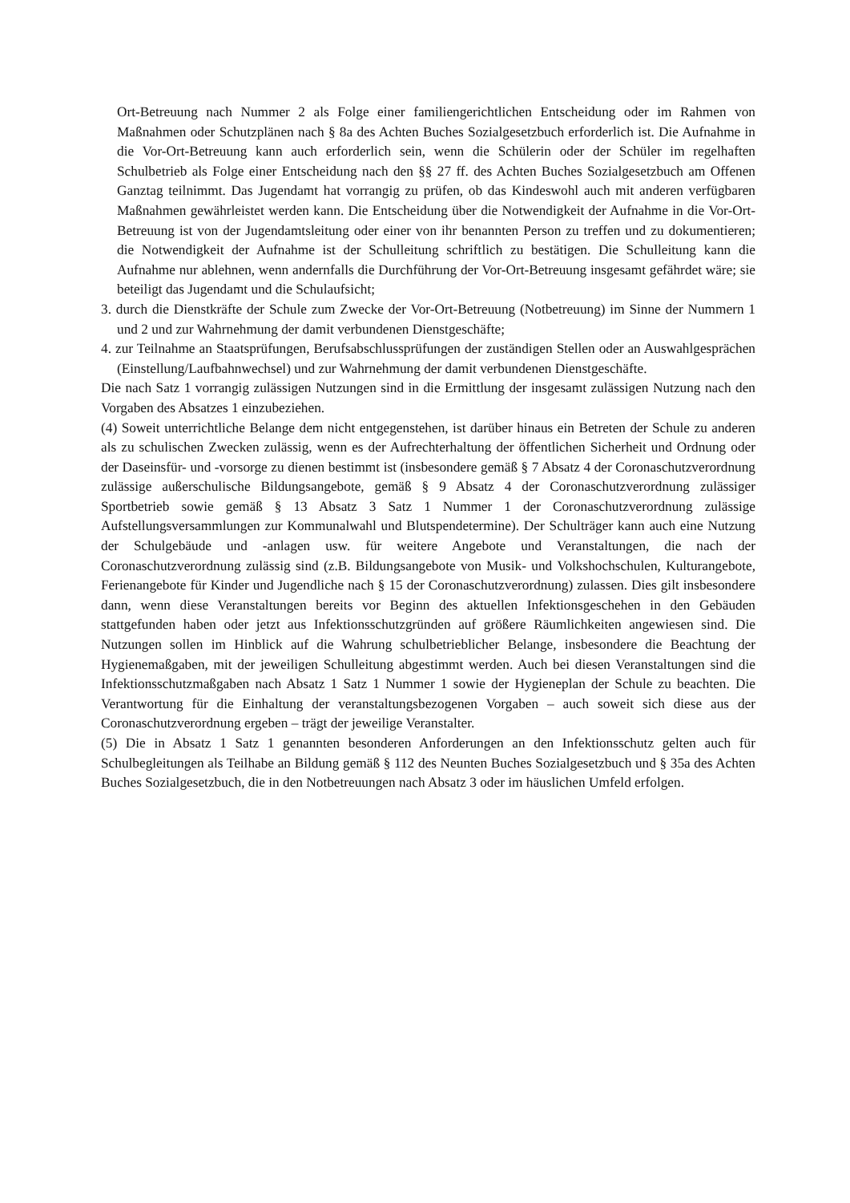Ort-Betreuung nach Nummer 2 als Folge einer familiengerichtlichen Entscheidung oder im Rahmen von Maßnahmen oder Schutzplänen nach § 8a des Achten Buches Sozialgesetzbuch erforderlich ist. Die Aufnahme in die Vor-Ort-Betreuung kann auch erforderlich sein, wenn die Schülerin oder der Schüler im regelhaften Schulbetrieb als Folge einer Entscheidung nach den §§ 27 ff. des Achten Buches Sozialgesetzbuch am Offenen Ganztag teilnimmt. Das Jugendamt hat vorrangig zu prüfen, ob das Kindeswohl auch mit anderen verfügbaren Maßnahmen gewährleistet werden kann. Die Entscheidung über die Notwendigkeit der Aufnahme in die Vor-Ort-Betreuung ist von der Jugendamtsleitung oder einer von ihr benannten Person zu treffen und zu dokumentieren; die Notwendigkeit der Aufnahme ist der Schulleitung schriftlich zu bestätigen. Die Schulleitung kann die Aufnahme nur ablehnen, wenn andernfalls die Durchführung der Vor-Ort-Betreuung insgesamt gefährdet wäre; sie beteiligt das Jugendamt und die Schulaufsicht;
3. durch die Dienstkräfte der Schule zum Zwecke der Vor-Ort-Betreuung (Notbetreuung) im Sinne der Nummern 1 und 2 und zur Wahrnehmung der damit verbundenen Dienstgeschäfte;
4. zur Teilnahme an Staatsprüfungen, Berufsabschlussprüfungen der zuständigen Stellen oder an Auswahlgesprächen (Einstellung/Laufbahnwechsel) und zur Wahrnehmung der damit verbundenen Dienstgeschäfte.
Die nach Satz 1 vorrangig zulässigen Nutzungen sind in die Ermittlung der insgesamt zulässigen Nutzung nach den Vorgaben des Absatzes 1 einzubeziehen.
(4) Soweit unterrichtliche Belange dem nicht entgegenstehen, ist darüber hinaus ein Betreten der Schule zu anderen als zu schulischen Zwecken zulässig, wenn es der Aufrechterhaltung der öffentlichen Sicherheit und Ordnung oder der Daseinsfür- und -vorsorge zu dienen bestimmt ist (insbesondere gemäß § 7 Absatz 4 der Coronaschutzverordnung zulässige außerschulische Bildungsangebote, gemäß § 9 Absatz 4 der Coronaschutzverordnung zulässiger Sportbetrieb sowie gemäß § 13 Absatz 3 Satz 1 Nummer 1 der Coronaschutzverordnung zulässige Aufstellungsversammlungen zur Kommunalwahl und Blutspendetermine). Der Schulträger kann auch eine Nutzung der Schulgebäude und -anlagen usw. für weitere Angebote und Veranstaltungen, die nach der Coronaschutzverordnung zulässig sind (z.B. Bildungsangebote von Musik- und Volkshochschulen, Kulturangebote, Ferienangebote für Kinder und Jugendliche nach § 15 der Coronaschutzverordnung) zulassen. Dies gilt insbesondere dann, wenn diese Veranstaltungen bereits vor Beginn des aktuellen Infektionsgeschehen in den Gebäuden stattgefunden haben oder jetzt aus Infektionsschutzgründen auf größere Räumlichkeiten angewiesen sind. Die Nutzungen sollen im Hinblick auf die Wahrung schulbetrieblicher Belange, insbesondere die Beachtung der Hygienemaßgaben, mit der jeweiligen Schulleitung abgestimmt werden. Auch bei diesen Veranstaltungen sind die Infektionsschutzmaßgaben nach Absatz 1 Satz 1 Nummer 1 sowie der Hygieneplan der Schule zu beachten. Die Verantwortung für die Einhaltung der veranstaltungsbezogenen Vorgaben – auch soweit sich diese aus der Coronaschutzverordnung ergeben – trägt der jeweilige Veranstalter.
(5) Die in Absatz 1 Satz 1 genannten besonderen Anforderungen an den Infektionsschutz gelten auch für Schulbegleitungen als Teilhabe an Bildung gemäß § 112 des Neunten Buches Sozialgesetzbuch und § 35a des Achten Buches Sozialgesetzbuch, die in den Notbetreuungen nach Absatz 3 oder im häuslichen Umfeld erfolgen.